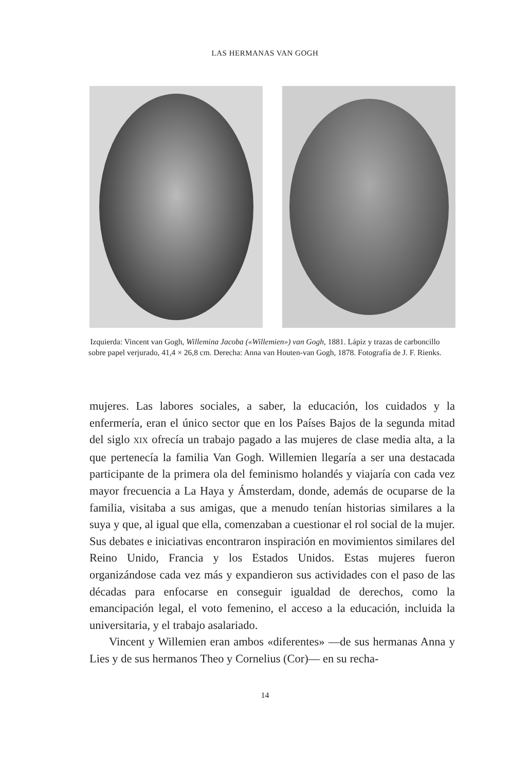LAS HERMANAS VAN GOGH
Izquierda: Vincent van Gogh, Willemina Jacoba («Willemien») van Gogh, 1881. Lápiz y trazas de carboncillo sobre papel verjurado, 41,4 × 26,8 cm. Derecha: Anna van Houten-van Gogh, 1878. Fotografía de J. F. Rienks.
mujeres. Las labores sociales, a saber, la educación, los cuidados y la enfermería, eran el único sector que en los Países Bajos de la segunda mitad del siglo XIX ofrecía un trabajo pagado a las mujeres de clase media alta, a la que pertenecía la familia Van Gogh. Willemien llegaría a ser una destacada participante de la primera ola del feminismo holandés y viajaría con cada vez mayor frecuencia a La Haya y Ámsterdam, donde, además de ocuparse de la familia, visitaba a sus amigas, que a menudo tenían historias similares a la suya y que, al igual que ella, comenzaban a cuestionar el rol social de la mujer. Sus debates e iniciativas encontraron inspiración en movimientos similares del Reino Unido, Francia y los Estados Unidos. Estas mujeres fueron organizándose cada vez más y expandieron sus actividades con el paso de las décadas para enfocarse en conseguir igualdad de derechos, como la emancipación legal, el voto femenino, el acceso a la educación, incluida la universitaria, y el trabajo asalariado.
Vincent y Willemien eran ambos «diferentes» —de sus hermanas Anna y Lies y de sus hermanos Theo y Cornelius (Cor)— en su recha-
14